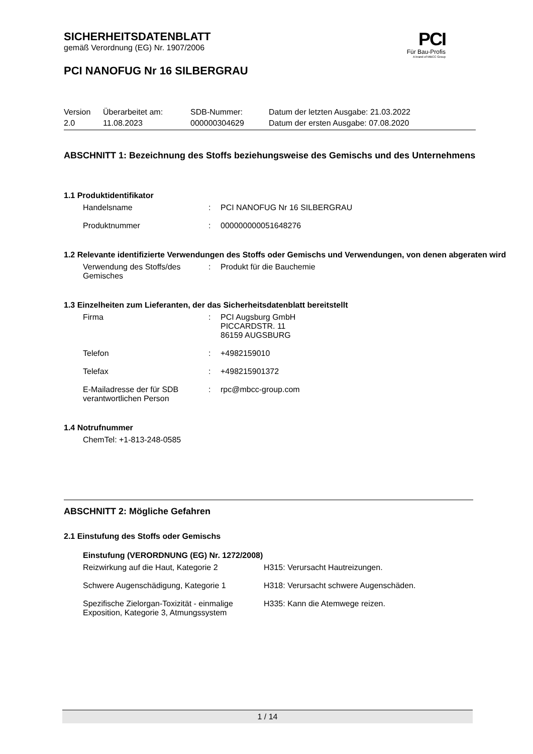SICHERHEITSDATENBLATT
gemäß Verordnung (EG) Nr. 1907/2006
PCI
Für Bau-Profis
A brand of MBCC Group
PCI NANOFUG Nr 16 SILBERGRAU
| Version | Überarbeitet am: | SDB-Nummer: | Datum der letzten Ausgabe: 21.03.2022 |
| 2.0 | 11.08.2023 | 000000304629 | Datum der ersten Ausgabe: 07.08.2020 |
ABSCHNITT 1: Bezeichnung des Stoffs beziehungsweise des Gemischs und des Unternehmens
1.1 Produktidentifikator
| Handelsname | : | PCI NANOFUG Nr 16 SILBERGRAU |
| Produktnummer | : | 000000000051648276 |
1.2 Relevante identifizierte Verwendungen des Stoffs oder Gemischs und Verwendungen, von denen abgeraten wird
| Verwendung des Stoffs/des Gemisches | : | Produkt für die Bauchemie |
1.3 Einzelheiten zum Lieferanten, der das Sicherheitsdatenblatt bereitstellt
| Firma | : | PCI Augsburg GmbH PICCARDSTR. 11 86159 AUGSBURG |
| Telefon | : | +4982159010 |
| Telefax | : | +498215901372 |
| E-Mailadresse der für SDB verantwortlichen Person | : | rpc@mbcc-group.com |
1.4 Notrufnummer
ChemTel: +1-813-248-0585
ABSCHNITT 2: Mögliche Gefahren
2.1 Einstufung des Stoffs oder Gemischs
Einstufung (VERORDNUNG (EG) Nr. 1272/2008)
| Reizwirkung auf die Haut, Kategorie 2 | H315: Verursacht Hautreizungen. |
| Schwere Augenschädigung, Kategorie 1 | H318: Verursacht schwere Augenschäden. |
| Spezifische Zielorgan-Toxizität - einmalige Exposition, Kategorie 3, Atmungssystem | H335: Kann die Atemwege reizen. |
1 / 14